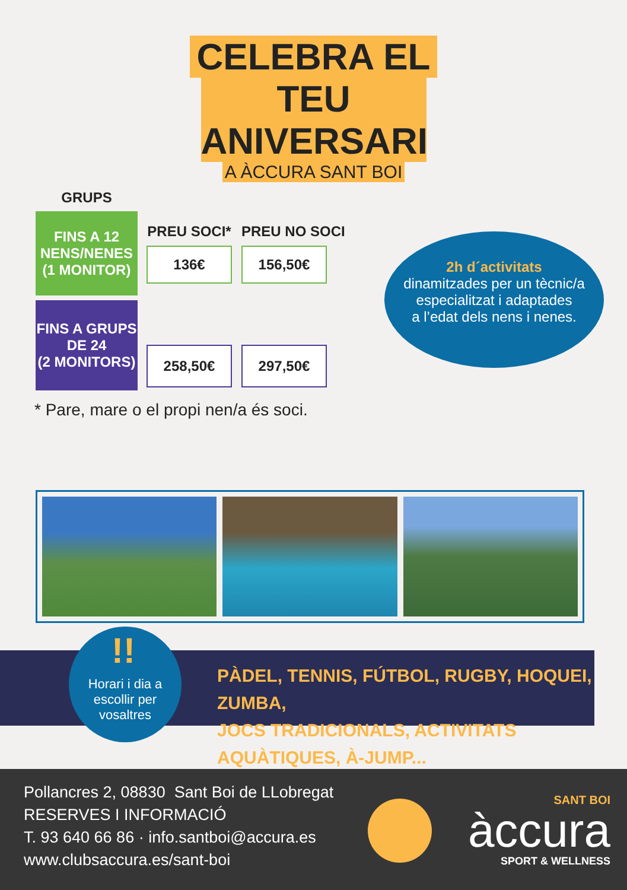CELEBRA EL
TEU ANIVERSARI
A ÀCCURA SANT BOI
| GRUPS | | |
| --- | --- | --- |
| FINS A 12 NENS/NENES (1 MONITOR) | PREU SOCI* 136€ | PREU NO SOCI 156,50€ |
| FINS A GRUPS DE 24 (2 MONITORS) | 258,50€ | 297,50€ |
* Pare, mare o el propi nen/a és soci.
2h d´activitats
dinamitzades per un tècnic/a
especialitzat i adaptades
a l’edat dels nens i nenes.
PÀDEL, TENNIS, FÚTBOL, RUGBY, HOQUEI, ZUMBA,
JOCS TRADICIONALS, ACTIVITATS AQUÀTIQUES, À-JUMP...
!!
Horari i dia a
escollir per
vosaltres
Pollancres 2, 08830 Sant Boi de LLobregat
RESERVES I INFORMACIÓ
T. 93 640 66 86 · info.santboi@accura.es
www.clubsaccura.es/sant-boi
SANT BOI
àccura
SPORT & WELLNESS